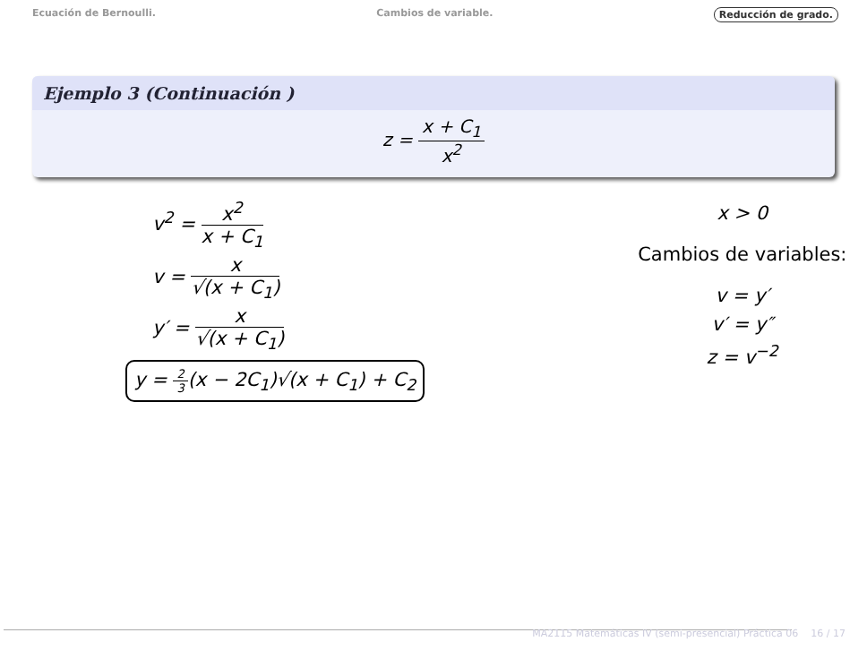Ecuación de Bernoulli. Cambios de variable. Reducción de grado.
Ejemplo 3 (Continuación )
z = x + C<sub>1</sub> x<sup>2</sup>
v<sup>2</sup> = x<sup>2</sup> x + C<sub>1</sub>
v = x √(x + C<sub>1</sub>)
y′ = x √(x + C<sub>1</sub>)
y = 2 3(x − 2C<sub>1</sub>)√(x + C<sub>1</sub>) + C<sub>2</sub>
x > 0
Cambios de variables:
v = y′
v′ = y″
z = v<sup>−2</sup>
MA2115 Matemáticas IV (semi-presencial) Práctica 06 16 / 17